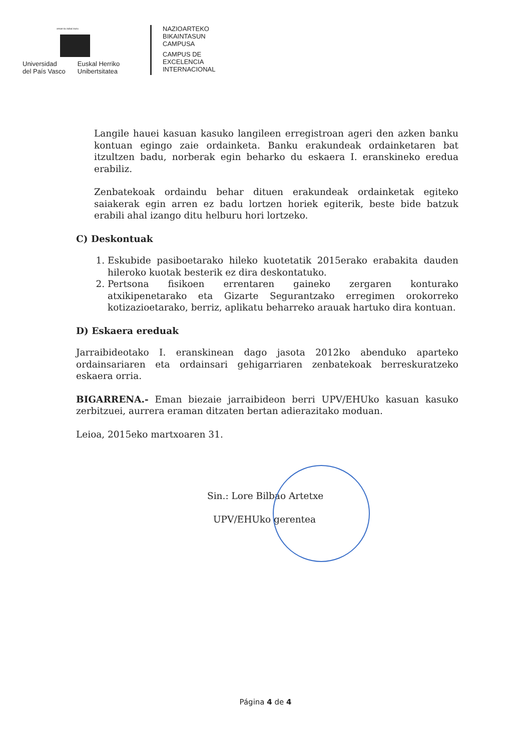eman ta zabal zazu
Universidad
del País Vasco
Euskal Herriko
Unibertsitatea
NAZIOARTEKO
BIKAINTASUN
CAMPUSA
CAMPUS DE
EXCELENCIA
INTERNACIONAL
Langile hauei kasuan kasuko langileen erregistroan ageri den azken banku kontuan egingo zaie ordainketa. Banku erakundeak ordainketaren bat itzultzen badu, norberak egin beharko du eskaera I. eranskineko eredua erabiliz.
Zenbatekoak ordaindu behar dituen erakundeak ordainketak egiteko saiakerak egin arren ez badu lortzen horiek egiterik, beste bide batzuk erabili ahal izango ditu helburu hori lortzeko.
C) Deskontuak
1. Eskubide pasiboetarako hileko kuotetatik 2015erako erabakita dauden hileroko kuotak besterik ez dira deskontatuko.
2. Pertsona fisikoen errentaren gaineko zergaren konturako atxikipenetarako eta Gizarte Segurantzako erregimen orokorreko kotizazioetarako, berriz, aplikatu beharreko arauak hartuko dira kontuan.
D) Eskaera ereduak
Jarraibideotako I. eranskinean dago jasota 2012ko abenduko aparteko ordainsariaren eta ordainsari gehigarriaren zenbatekoak berreskuratzeko eskaera orria.
BIGARRENA.- Eman biezaie jarraibideon berri UPV/EHUko kasuan kasuko zerbitzuei, aurrera eraman ditzaten bertan adierazitako moduan.
Leioa, 2015eko martxoaren 31.
Sin.: Lore Bilbao Artetxe
UPV/EHUko gerentea
Página 4 de 4